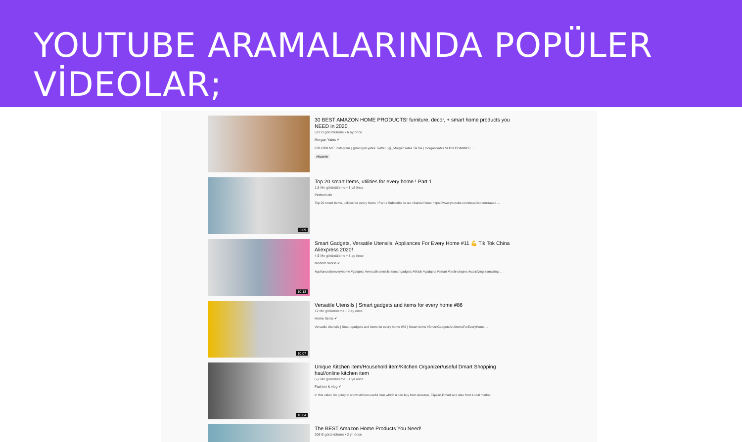YOUTUBE ARAMALARINDA POPÜLER VİDEOLAR;
30 BEST AMAZON HOME PRODUCTS! furniture, decor, + smart home products you NEED in 2020
519 B görüntüleme • 6 ay önce
Morgan Yates ✔
FOLLOW ME: Instagram | @morgan.yates Twitter | @_MorganYates TikTok | morganlyates VLOG CHANNEL: ...
Altyazılar
5:09
Top 20 smart Items, utilities for every home ! Part 1
1,8 Mn görüntüleme • 1 yıl önce
Perfect Life
Top 20 smart Items, utilities for every home ! Part 1 Subscribe to our channel here: https://www.youtube.com/user/ccoonnrraadd ...
10:13
Smart Gadgets, Versatile Utensils, Appliances For Every Home #11 💪 Tik Tok China Aliexpress 2020!
4,5 Mn görüntüleme • 8 ay önce
Modern World ✔
Appliancesforeveryhome #gadgets #versatileutensils #smartgadgets #tiktok #gadgets #smart #technologies #satisfying #amazing ...
10:07
Versatile Utensils | Smart gadgets and items for every home #86
12 Mn görüntüleme • 9 ay önce
Home Items ✔
Versatile Utensils | Smart gadgets and items for every home #86 | Smart items #SmartGadgetsAndItemsForEveryHome ...
10:04
Unique Kitchen item/Household item/Kitchen Organizer/useful Dmart Shopping haul/online kitchen item
6,2 Mn görüntüleme • 1 yıl önce
Fashion & vlog ✔
In this video I'm going to show kitchen useful item which u can buy from Amazon, Flipkart,Dmart and also from Local market.
The BEST Amazon Home Products You Need!
308 B görüntüleme • 2 yıl önce